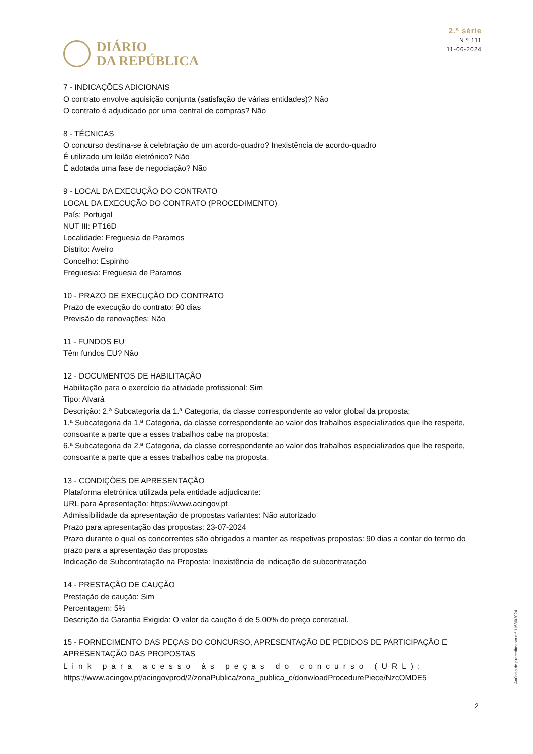DIÁRIO
DA REPÚBLICA
2.ª série
N.º 111
11-06-2024
7 - INDICAÇÕES ADICIONAIS
O contrato envolve aquisição conjunta (satisfação de várias entidades)? Não
O contrato é adjudicado por uma central de compras? Não
8 - TÉCNICAS
O concurso destina-se à celebração de um acordo-quadro? Inexistência de acordo-quadro
É utilizado um leilão eletrónico? Não
É adotada uma fase de negociação? Não
9 - LOCAL DA EXECUÇÃO DO CONTRATO
LOCAL DA EXECUÇÃO DO CONTRATO (PROCEDIMENTO)
País: Portugal
NUT III: PT16D
Localidade: Freguesia de Paramos
Distrito: Aveiro
Concelho: Espinho
Freguesia: Freguesia de Paramos
10 - PRAZO DE EXECUÇÃO DO CONTRATO
Prazo de execução do contrato: 90 dias
Previsão de renovações: Não
11 - FUNDOS EU
Têm fundos EU? Não
12 - DOCUMENTOS DE HABILITAÇÃO
Habilitação para o exercício da atividade profissional: Sim
Tipo: Alvará
Descrição: 2.ª Subcategoria da 1.ª Categoria, da classe correspondente ao valor global da proposta;
1.ª Subcategoria da 1.ª Categoria, da classe correspondente ao valor dos trabalhos especializados que lhe respeite, consoante a parte que a esses trabalhos cabe na proposta;
6.ª Subcategoria da 2.ª Categoria, da classe correspondente ao valor dos trabalhos especializados que lhe respeite, consoante a parte que a esses trabalhos cabe na proposta.
13 - CONDIÇÕES DE APRESENTAÇÃO
Plataforma eletrónica utilizada pela entidade adjudicante:
URL para Apresentação: https://www.acingov.pt
Admissibilidade da apresentação de propostas variantes: Não autorizado
Prazo para apresentação das propostas: 23-07-2024
Prazo durante o qual os concorrentes são obrigados a manter as respetivas propostas: 90 dias a contar do termo do prazo para a apresentação das propostas
Indicação de Subcontratação na Proposta: Inexistência de indicação de subcontratação
14 - PRESTAÇÃO DE CAUÇÃO
Prestação de caução: Sim
Percentagem: 5%
Descrição da Garantia Exigida: O valor da caução é de 5.00% do preço contratual.
15 - FORNECIMENTO DAS PEÇAS DO CONCURSO, APRESENTAÇÃO DE PEDIDOS DE PARTICIPAÇÃO E APRESENTAÇÃO DAS PROPOSTAS
Link para acesso às peças do concurso (URL):
https://www.acingov.pt/acingovprod/2/zonaPublica/zona_publica_c/donwloadProcedurePiece/NzcOMDE5
Anúncio de procedimento n.º 11686/2024
2